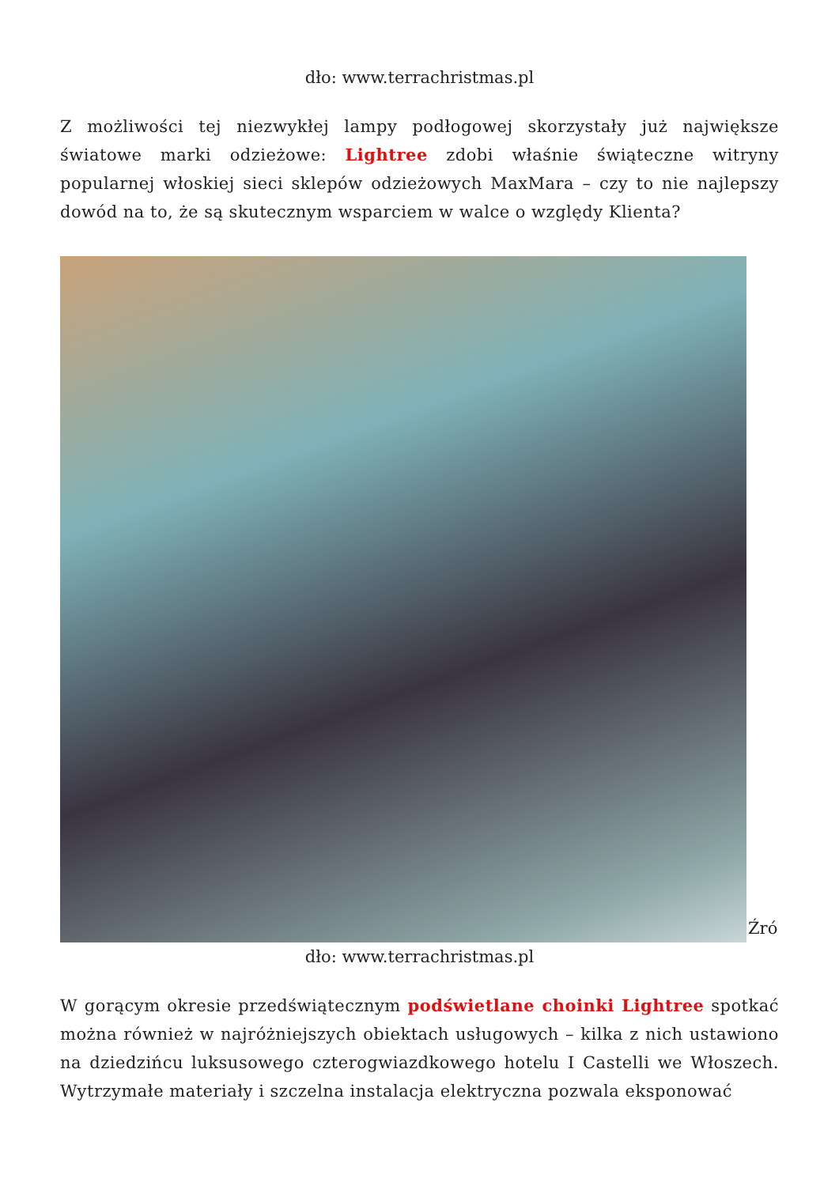dło: www.terrachristmas.pl
Z możliwości tej niezwykłej lampy podłogowej skorzystały już największe światowe marki odzieżowe: Lightree zdobi właśnie świąteczne witryny popularnej włoskiej sieci sklepów odzieżowych MaxMara – czy to nie najlepszy dowód na to, że są skutecznym wsparciem w walce o względy Klienta?
Źró
dło: www.terrachristmas.pl
W gorącym okresie przedświątecznym podświetlane choinki Lightree spotkać można również w najróżniejszych obiektach usługowych – kilka z nich ustawiono na dziedzińcu luksusowego czterogwiazdkowego hotelu I Castelli we Włoszech. Wytrzymałe materiały i szczelna instalacja elektryczna pozwala eksponować